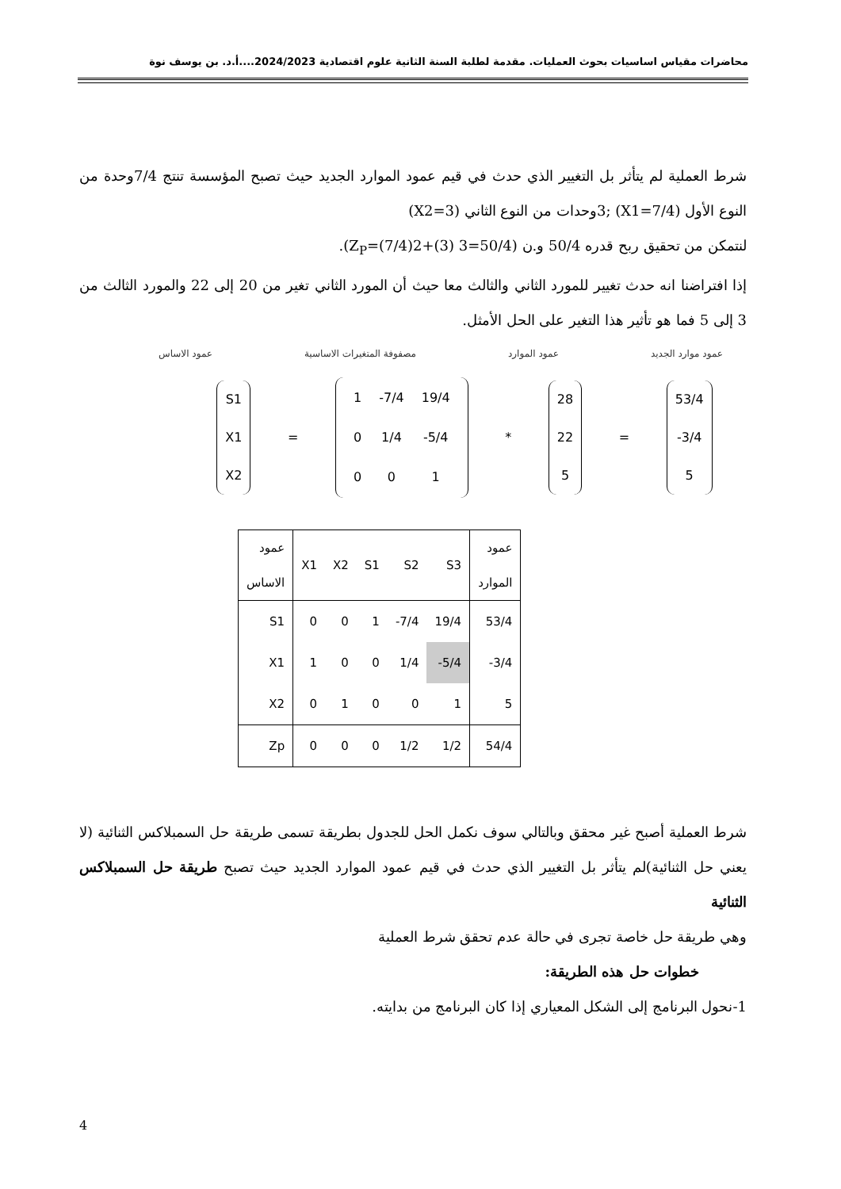محاضرات مقياس اساسيات بحوث العمليات. مقدمة لطلبة السنة الثانية علوم اقتصادية 2024/2023....أ.د. بن يوسف نوة
شرط العملية لم يتأثر بل التغيير الذي حدث في قيم عمود الموارد الجديد حيث تصبح المؤسسة تنتج 7/4وحدة من النوع الأول (X1=7/4) ;3وحدات من النوع الثاني (X2=3)
لنتمكن من تحقيق ربح قدره 50/4 و.ن (Z<sub>P</sub>=(7/4)2+(3) 3=50/4).
إذا افتراضنا انه حدث تغيير للمورد الثاني والثالث معا حيث أن المورد الثاني تغير من 20 إلى 22 والمورد الثالث من 3 إلى 5 فما هو تأثير هذا التغير على الحل الأمثل.
عمود موارد الجديد عمود الموارد مصفوفة المتغيرات الاساسية عمود الاساس
S1
X1
X2
=
| 1 | -7/4 | 19/4 |
| 0 | 1/4 | -5/4 |
| 0 | 0 | 1 |
*
28
22
5
=
53/4
-3/4
5
| عمود الاساس | X1 | X2 | S1 | S2 | S3 | عمود الموارد |
| S1 | 0 | 0 | 1 | -7/4 | 19/4 | 53/4 |
| X1 | 1 | 0 | 0 | 1/4 | -5/4 | -3/4 |
| X2 | 0 | 1 | 0 | 0 | 1 | 5 |
| Zp | 0 | 0 | 0 | 1/2 | 1/2 | 54/4 |
شرط العملية أصبح غير محقق وبالتالي سوف نكمل الحل للجدول بطريقة تسمى طريقة حل السمبلاكس الثنائية (لا يعني حل الثنائية)لم يتأثر بل التغيير الذي حدث في قيم عمود الموارد الجديد حيث تصبح طريقة حل السمبلاكس الثنائية
وهي طريقة حل خاصة تجرى في حالة عدم تحقق شرط العملية
خطوات حل هذه الطريقة:
1-نحول البرنامج إلى الشكل المعياري إذا كان البرنامج من بدايته.
4